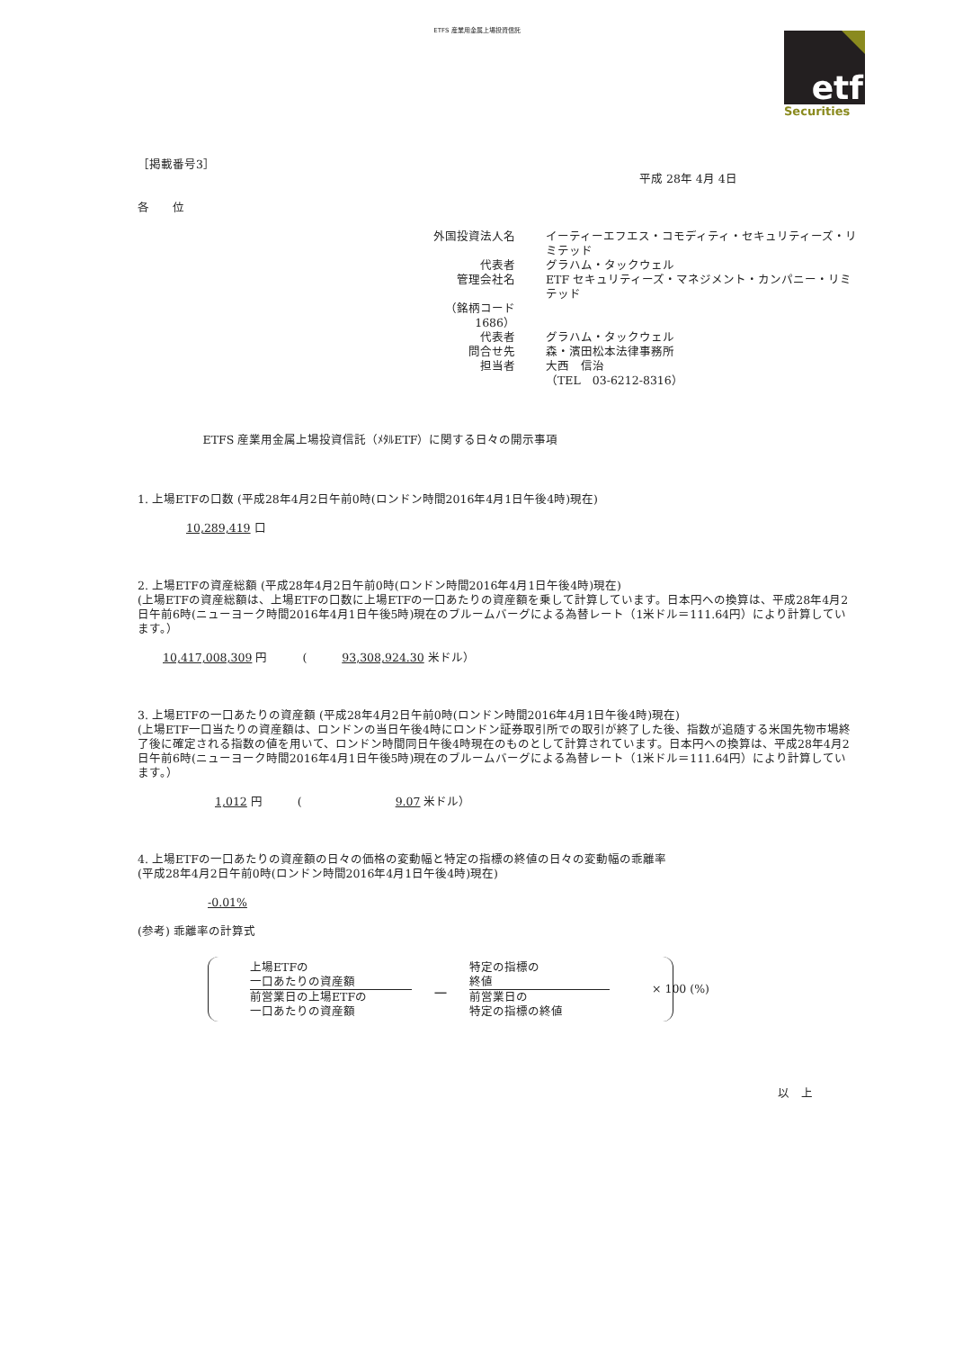ETFS 産業用金属上場投資信託
etf
Securities
［掲載番号3］
平成 28年 4月 4日
各　　位
| 外国投資法人名 | イーティーエフエス・コモディティ・セキュリティーズ・リミテッド |
| 代表者 | グラハム・タックウェル |
| 管理会社名 | ETF セキュリティーズ・マネジメント・カンパニー・リミテッド |
| （銘柄コード 1686） | |
| 代表者 | グラハム・タックウェル |
| 問合せ先 | 森・濱田松本法律事務所 |
| 担当者 | 大西 信治 |
| | （TEL 03-6212-8316） |
ETFS 産業用金属上場投資信託（ﾒﾀﾙETF）に関する日々の開示事項
1. 上場ETFの口数 (平成28年4月2日午前0時(ロンドン時間2016年4月1日午後4時)現在)
10,289,419 口
2. 上場ETFの資産総額 (平成28年4月2日午前0時(ロンドン時間2016年4月1日午後4時)現在)
(上場ETFの資産総額は、上場ETFの口数に上場ETFの一口あたりの資産額を乗して計算しています。日本円への換算は、平成28年4月2日午前6時(ニューヨーク時間2016年4月1日午後5時)現在のブルームバーグによる為替レート（1米ドル＝111.64円）により計算しています。）
10,417,008,309 円　　　(　　　93,308,924.30 米ドル）
3. 上場ETFの一口あたりの資産額 (平成28年4月2日午前0時(ロンドン時間2016年4月1日午後4時)現在)
(上場ETF一口当たりの資産額は、ロンドンの当日午後4時にロンドン証券取引所での取引が終了した後、指数が追随する米国先物市場終了後に確定される指数の値を用いて、ロンドン時間同日午後4時現在のものとして計算されています。日本円への換算は、平成28年4月2日午前6時(ニューヨーク時間2016年4月1日午後5時)現在のブルームバーグによる為替レート（1米ドル＝111.64円）により計算しています。）
1,012 円　　　(　　　　　　　　9.07 米ドル）
4. 上場ETFの一口あたりの資産額の日々の価格の変動幅と特定の指標の終値の日々の変動幅の乖離率
(平成28年4月2日午前0時(ロンドン時間2016年4月1日午後4時)現在)
-0.01%
(参考) 乖離率の計算式
上場ETFの
一口あたりの資産額
前営業日の上場ETFの
一口あたりの資産額
－
特定の指標の
終値
前営業日の
特定の指標の終値
× 100 (%)
以　上